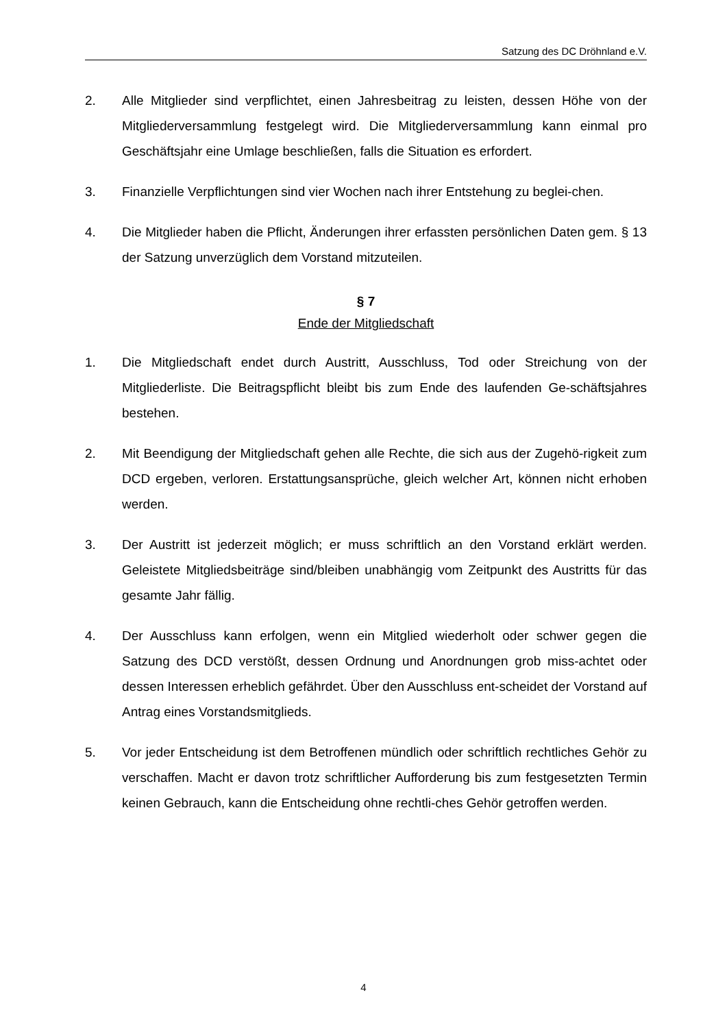Satzung des DC Dröhnland e.V.
2. Alle Mitglieder sind verpflichtet, einen Jahresbeitrag zu leisten, dessen Höhe von der Mitgliederversammlung festgelegt wird. Die Mitgliederversammlung kann einmal pro Geschäftsjahr eine Umlage beschließen, falls die Situation es erfordert.
3. Finanzielle Verpflichtungen sind vier Wochen nach ihrer Entstehung zu beglei-chen.
4. Die Mitglieder haben die Pflicht, Änderungen ihrer erfassten persönlichen Daten gem. § 13 der Satzung unverzüglich dem Vorstand mitzuteilen.
§ 7
Ende der Mitgliedschaft
1. Die Mitgliedschaft endet durch Austritt, Ausschluss, Tod oder Streichung von der Mitgliederliste. Die Beitragspflicht bleibt bis zum Ende des laufenden Ge-schäftsjahres bestehen.
2. Mit Beendigung der Mitgliedschaft gehen alle Rechte, die sich aus der Zugehö-rigkeit zum DCD ergeben, verloren. Erstattungsansprüche, gleich welcher Art, können nicht erhoben werden.
3. Der Austritt ist jederzeit möglich; er muss schriftlich an den Vorstand erklärt werden. Geleistete Mitgliedsbeiträge sind/bleiben unabhängig vom Zeitpunkt des Austritts für das gesamte Jahr fällig.
4. Der Ausschluss kann erfolgen, wenn ein Mitglied wiederholt oder schwer gegen die Satzung des DCD verstößt, dessen Ordnung und Anordnungen grob miss-achtet oder dessen Interessen erheblich gefährdet. Über den Ausschluss ent-scheidet der Vorstand auf Antrag eines Vorstandsmitglieds.
5. Vor jeder Entscheidung ist dem Betroffenen mündlich oder schriftlich rechtliches Gehör zu verschaffen. Macht er davon trotz schriftlicher Aufforderung bis zum festgesetzten Termin keinen Gebrauch, kann die Entscheidung ohne rechtli-ches Gehör getroffen werden.
4